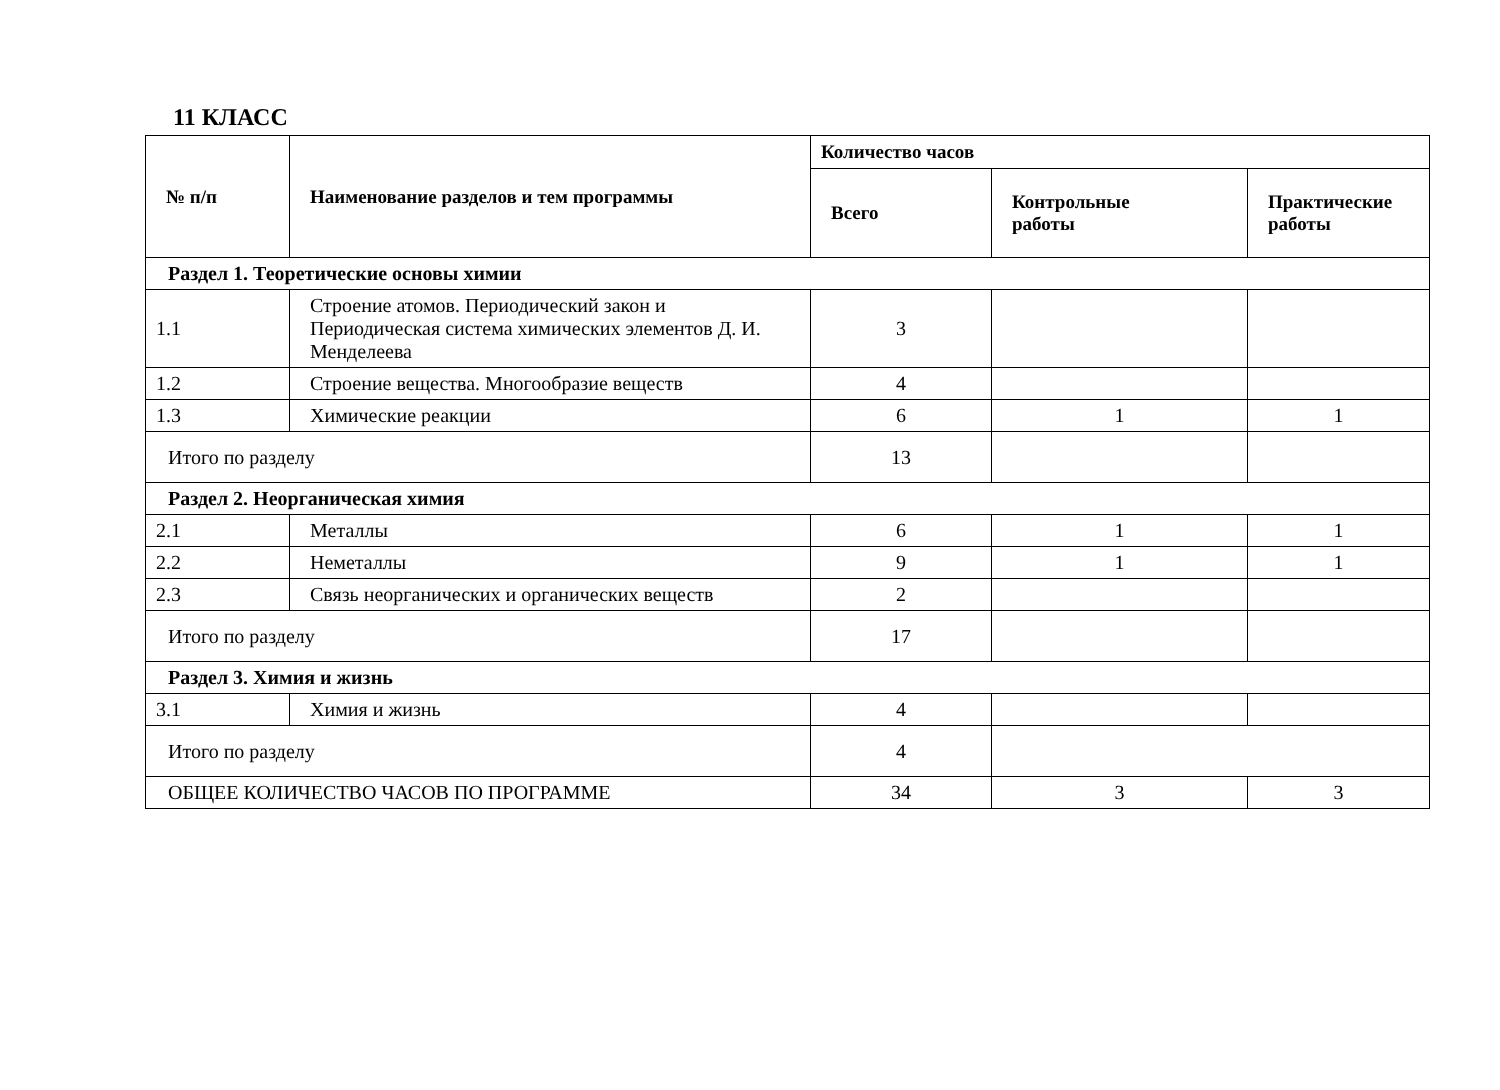11 КЛАСС
| № п/п | Наименование разделов и тем программы | Количество часов | | |
| --- | --- | --- | --- | --- |
| | | Всего | Контрольные работы | Практические работы |
| Раздел 1. Теоретические основы химии | | | | |
| 1.1 | Строение атомов. Периодический закон и Периодическая система химических элементов Д. И. Менделеева | 3 | | |
| 1.2 | Строение вещества. Многообразие веществ | 4 | | |
| 1.3 | Химические реакции | 6 | 1 | 1 |
| Итого по разделу | | 13 | | |
| Раздел 2. Неорганическая химия | | | | |
| 2.1 | Металлы | 6 | 1 | 1 |
| 2.2 | Неметаллы | 9 | 1 | 1 |
| 2.3 | Связь неорганических и органических веществ | 2 | | |
| Итого по разделу | | 17 | | |
| Раздел 3. Химия и жизнь | | | | |
| 3.1 | Химия и жизнь | 4 | | |
| Итого по разделу | | 4 | | |
| ОБЩЕЕ КОЛИЧЕСТВО ЧАСОВ ПО ПРОГРАММЕ | | 34 | 3 | 3 |